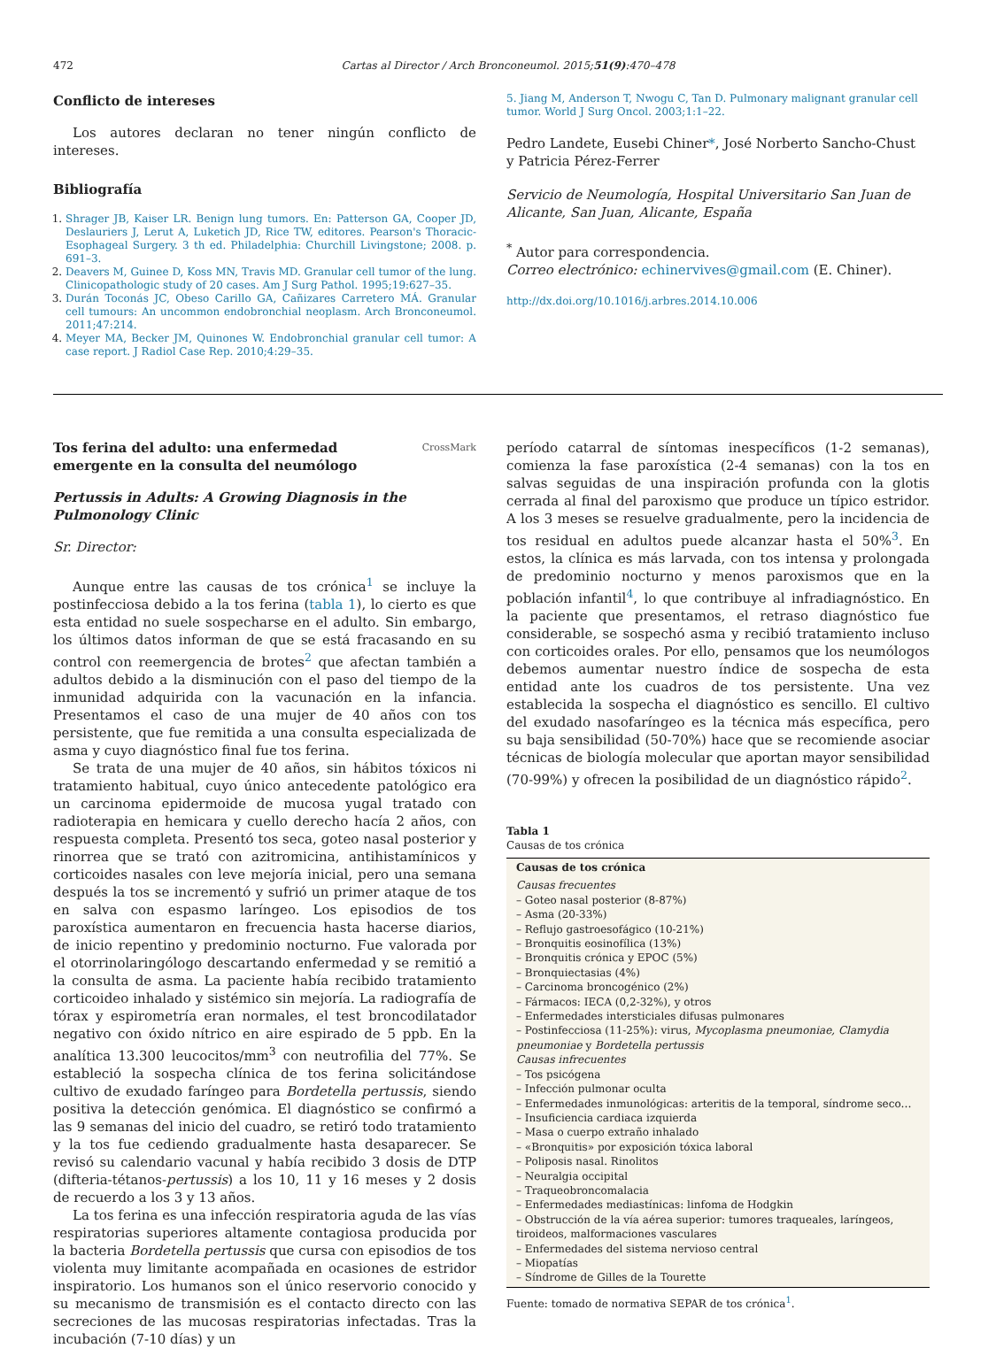472 Cartas al Director / Arch Bronconeumol. 2015;51(9):470–478
Conflicto de intereses
Los autores declaran no tener ningún conflicto de intereses.
Bibliografía
1. Shrager JB, Kaiser LR. Benign lung tumors. En: Patterson GA, Cooper JD, Deslauriers J, Lerut A, Luketich JD, Rice TW, editores. Pearson's Thoracic-Esophageal Surgery. 3 th ed. Philadelphia: Churchill Livingstone; 2008. p. 691–3.
2. Deavers M, Guinee D, Koss MN, Travis MD. Granular cell tumor of the lung. Clinicopathologic study of 20 cases. Am J Surg Pathol. 1995;19:627–35.
3. Durán Toconás JC, Obeso Carillo GA, Cañizares Carretero MÁ. Granular cell tumours: An uncommon endobronchial neoplasm. Arch Bronconeumol. 2011;47:214.
4. Meyer MA, Becker JM, Quinones W. Endobronchial granular cell tumor: A case report. J Radiol Case Rep. 2010;4:29–35.
5. Jiang M, Anderson T, Nwogu C, Tan D. Pulmonary malignant granular cell tumor. World J Surg Oncol. 2003;1:1–22.
Pedro Landete, Eusebi Chiner*, José Norberto Sancho-Chust
y Patricia Pérez-Ferrer
Servicio de Neumología, Hospital Universitario San Juan de Alicante, San Juan, Alicante, España
<sup>*</sup> Autor para correspondencia.
Correo electrónico: echinervives@gmail.com (E. Chiner).
http://dx.doi.org/10.1016/j.arbres.2014.10.006
Tos ferina del adulto: una enfermedad emergente en la consulta del neumólogo
CrossMark
Pertussis in Adults: A Growing Diagnosis in the Pulmonology Clinic
Sr. Director:
Aunque entre las causas de tos crónica<sup>1</sup> se incluye la postinfecciosa debido a la tos ferina (tabla 1), lo cierto es que esta entidad no suele sospecharse en el adulto. Sin embargo, los últimos datos informan de que se está fracasando en su control con reemergencia de brotes<sup>2</sup> que afectan también a adultos debido a la disminución con el paso del tiempo de la inmunidad adquirida con la vacunación en la infancia. Presentamos el caso de una mujer de 40 años con tos persistente, que fue remitida a una consulta especializada de asma y cuyo diagnóstico final fue tos ferina.
Se trata de una mujer de 40 años, sin hábitos tóxicos ni tratamiento habitual, cuyo único antecedente patológico era un carcinoma epidermoide de mucosa yugal tratado con radioterapia en hemicara y cuello derecho hacía 2 años, con respuesta completa. Presentó tos seca, goteo nasal posterior y rinorrea que se trató con azitromicina, antihistamínicos y corticoides nasales con leve mejoría inicial, pero una semana después la tos se incrementó y sufrió un primer ataque de tos en salva con espasmo laríngeo. Los episodios de tos paroxística aumentaron en frecuencia hasta hacerse diarios, de inicio repentino y predominio nocturno. Fue valorada por el otorrinolaringólogo descartando enfermedad y se remitió a la consulta de asma. La paciente había recibido tratamiento corticoideo inhalado y sistémico sin mejoría. La radiografía de tórax y espirometría eran normales, el test broncodilatador negativo con óxido nítrico en aire espirado de 5 ppb. En la analítica 13.300 leucocitos/mm<sup>3</sup> con neutrofilia del 77%. Se estableció la sospecha clínica de tos ferina solicitándose cultivo de exudado faríngeo para Bordetella pertussis, siendo positiva la detección genómica. El diagnóstico se confirmó a las 9 semanas del inicio del cuadro, se retiró todo tratamiento y la tos fue cediendo gradualmente hasta desaparecer. Se revisó su calendario vacunal y había recibido 3 dosis de DTP (difteria-tétanos-pertussis) a los 10, 11 y 16 meses y 2 dosis de recuerdo a los 3 y 13 años.
La tos ferina es una infección respiratoria aguda de las vías respiratorias superiores altamente contagiosa producida por la bacteria Bordetella pertussis que cursa con episodios de tos violenta muy limitante acompañada en ocasiones de estridor inspiratorio. Los humanos son el único reservorio conocido y su mecanismo de transmisión es el contacto directo con las secreciones de las mucosas respiratorias infectadas. Tras la incubación (7-10 días) y un
período catarral de síntomas inespecíficos (1-2 semanas), comienza la fase paroxística (2-4 semanas) con la tos en salvas seguidas de una inspiración profunda con la glotis cerrada al final del paroxismo que produce un típico estridor. A los 3 meses se resuelve gradualmente, pero la incidencia de tos residual en adultos puede alcanzar hasta el 50%<sup>3</sup>. En estos, la clínica es más larvada, con tos intensa y prolongada de predominio nocturno y menos paroxismos que en la población infantil<sup>4</sup>, lo que contribuye al infradiagnóstico. En la paciente que presentamos, el retraso diagnóstico fue considerable, se sospechó asma y recibió tratamiento incluso con corticoides orales. Por ello, pensamos que los neumólogos debemos aumentar nuestro índice de sospecha de esta entidad ante los cuadros de tos persistente. Una vez establecida la sospecha el diagnóstico es sencillo. El cultivo del exudado nasofaríngeo es la técnica más específica, pero su baja sensibilidad (50-70%) hace que se recomiende asociar técnicas de biología molecular que aportan mayor sensibilidad (70-99%) y ofrecen la posibilidad de un diagnóstico rápido<sup>2</sup>.
Tabla 1
Causas de tos crónica
| Causas de tos crónica |
| --- |
| Causas frecuentes – Goteo nasal posterior (8-87%) – Asma (20-33%) – Reflujo gastroesofágico (10-21%) – Bronquitis eosinofílica (13%) – Bronquitis crónica y EPOC (5%) – Bronquiectasias (4%) – Carcinoma broncogénico (2%) – Fármacos: IECA (0,2-32%), y otros – Enfermedades intersticiales difusas pulmonares – Postinfecciosa (11-25%): virus, Mycoplasma pneumoniae, Clamydia pneumoniae y Bordetella pertussis Causas infrecuentes – Tos psicógena – Infección pulmonar oculta – Enfermedades inmunológicas: arteritis de la temporal, síndrome seco… – Insuficiencia cardiaca izquierda – Masa o cuerpo extraño inhalado – «Bronquitis» por exposición tóxica laboral – Poliposis nasal. Rinolitos – Neuralgia occipital – Traqueobroncomalacia – Enfermedades mediastínicas: linfoma de Hodgkin – Obstrucción de la vía aérea superior: tumores traqueales, laríngeos, tiroideos, malformaciones vasculares – Enfermedades del sistema nervioso central – Miopatías – Síndrome de Gilles de la Tourette |
Fuente: tomado de normativa SEPAR de tos crónica<sup>1</sup>.